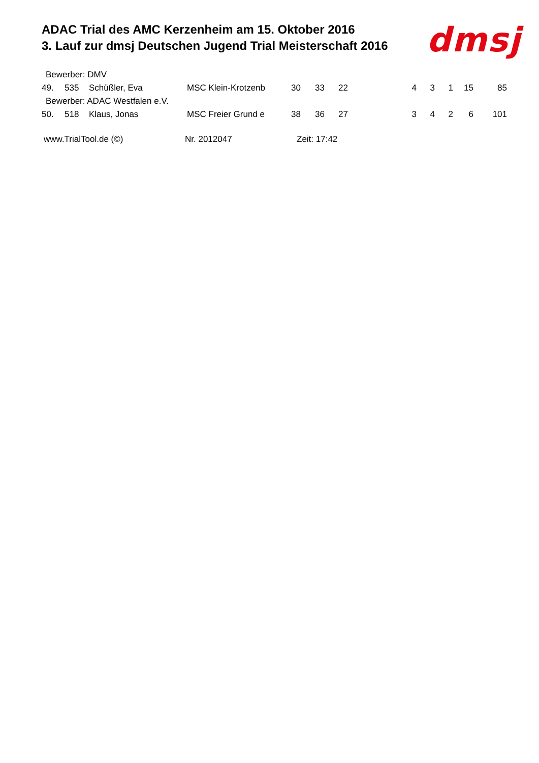ADAC Trial des AMC Kerzenheim am 15. Oktober 2016
3. Lauf zur dmsj Deutschen Jugend Trial Meisterschaft 2016
dmsj
| Bewerber: DMV | | | | | | | | | | | | |
| 49. | 535 | Schüßler, Eva | MSC Klein-Krotzenb | 30 | 33 | 22 | | 4 | 3 | 1 | 15 | 85 |
| Bewerber: ADAC Westfalen e.V. | | | | | | | | | | | | |
| 50. | 518 | Klaus, Jonas | MSC Freier Grund e | 38 | 36 | 27 | | 3 | 4 | 2 | 6 | 101 |
www.TrialTool.de (©) Nr. 2012047 Zeit: 17:42